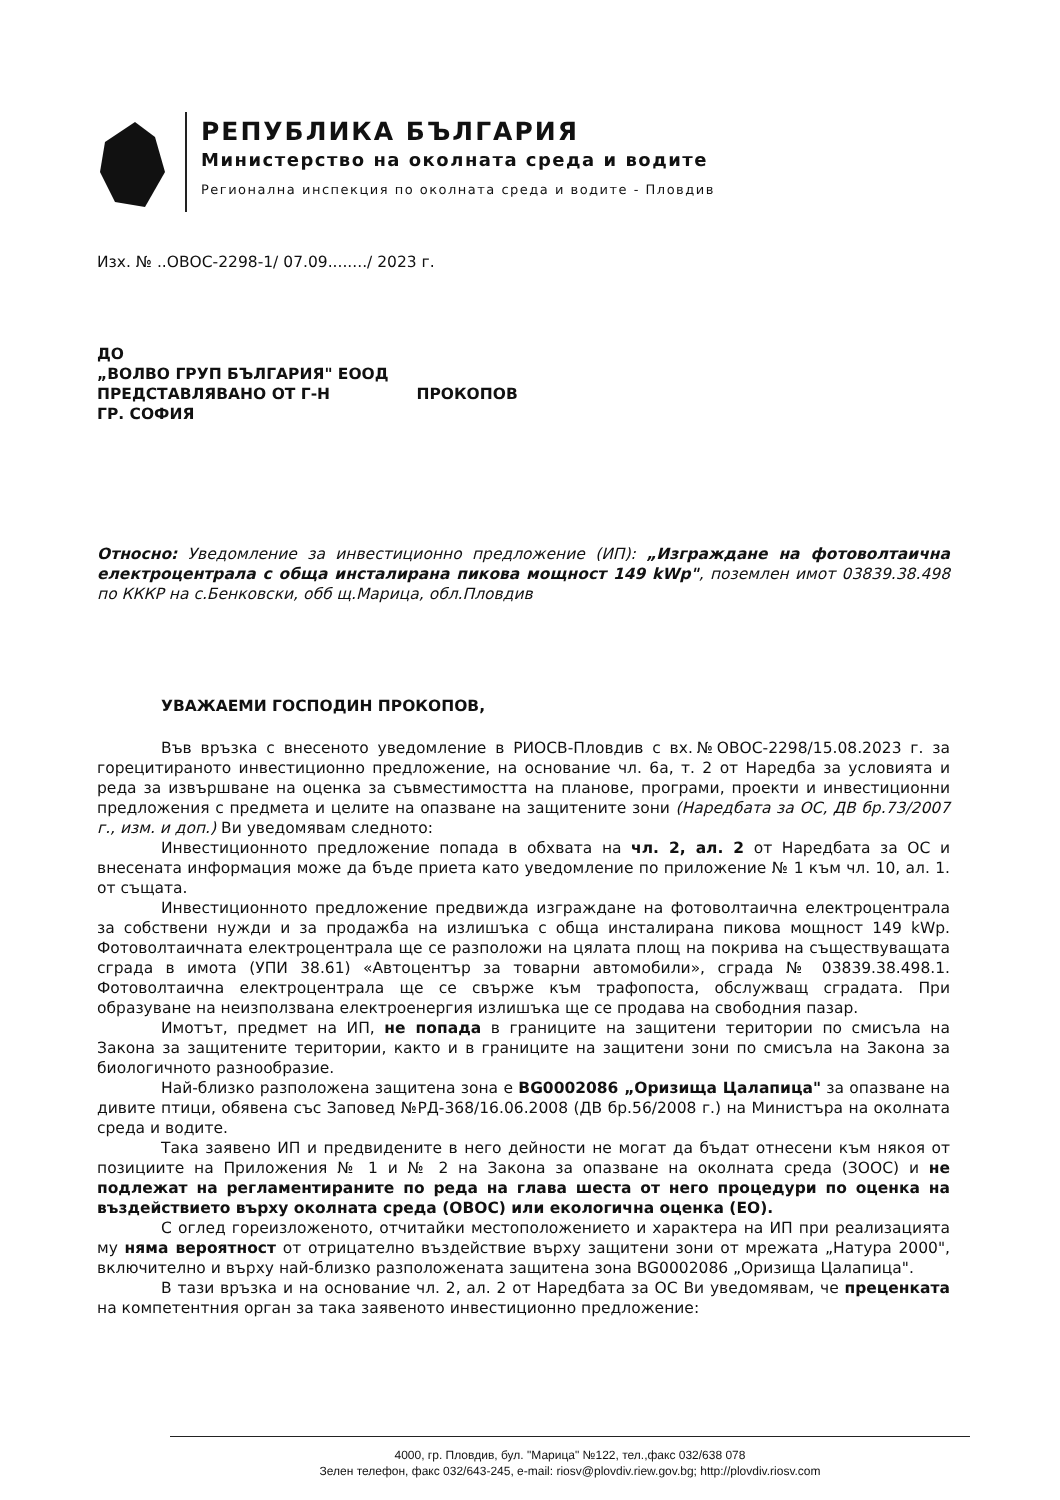РЕПУБЛИКА БЪЛГАРИЯ
Министерство на околната среда и водите
Регионална инспекция по околната среда и водите - Пловдив
Изх. № ..ОВОС-2298-1/ 07.09......../ 2023 г.
ДО
„ВОЛВО ГРУП БЪЛГАРИЯ" ЕООД
ПРЕДСТАВЛЯВАНО ОТ Г-Н ПРОКОПОВ
ГР. СОФИЯ
Относно: Уведомление за инвестиционно предложение (ИП): „Изграждане на фотоволтаична електроцентрала с обща инсталирана пикова мощност 149 kWp", поземлен имот 03839.38.498 по КККР на с.Бенковски, обб щ.Марица, обл.Пловдив
УВАЖАЕМИ ГОСПОДИН ПРОКОПОВ,
Във връзка с внесеното уведомление в РИОСВ-Пловдив с вх.№ОВОС-2298/15.08.2023 г. за горецитираното инвестиционно предложение, на основание чл. 6а, т. 2 от Наредба за условията и реда за извършване на оценка за съвместимостта на планове, програми, проекти и инвестиционни предложения с предмета и целите на опазване на защитените зони (Наредбата за ОС, ДВ бр.73/2007 г., изм. и доп.) Ви уведомявам следното:
Инвестиционното предложение попада в обхвата на чл. 2, ал. 2 от Наредбата за ОС и внесената информация може да бъде приета като уведомление по приложение № 1 към чл. 10, ал. 1. от същата.
Инвестиционното предложение предвижда изграждане на фотоволтаична електроцентрала за собствени нужди и за продажба на излишъка с обща инсталирана пикова мощност 149 kWp. Фотоволтаичната електроцентрала ще се разположи на цялата площ на покрива на съществуващата сграда в имота (УПИ 38.61) «Автоцентър за товарни автомобили», сграда № 03839.38.498.1. Фотоволтаична електроцентрала ще се свърже към трафопоста, обслужващ сградата. При образуване на неизползвана електроенергия излишъка ще се продава на свободния пазар.
Имотът, предмет на ИП, не попада в границите на защитени територии по смисъла на Закона за защитените територии, както и в границите на защитени зони по смисъла на Закона за биологичното разнообразие.
Най-близко разположена защитена зона е BG0002086 „Оризища Цалапица" за опазване на дивите птици, обявена със Заповед №РД-368/16.06.2008 (ДВ бр.56/2008 г.) на Министъра на околната среда и водите.
Така заявено ИП и предвидените в него дейности не могат да бъдат отнесени към някоя от позициите на Приложения № 1 и № 2 на Закона за опазване на околната среда (ЗООС) и не подлежат на регламентираните по реда на глава шеста от него процедури по оценка на въздействието върху околната среда (ОВОС) или екологична оценка (ЕО).
С оглед гореизложеното, отчитайки местоположението и характера на ИП при реализацията му няма вероятност от отрицателно въздействие върху защитени зони от мрежата „Натура 2000", включително и върху най-близко разположената защитена зона BG0002086 „Оризища Цалапица".
В тази връзка и на основание чл. 2, ал. 2 от Наредбата за ОС Ви уведомявам, че преценката на компетентния орган за така заявеното инвестиционно предложение:
4000, гр. Пловдив, бул. "Марица" №122, тел.,факс 032/638 078
Зелен телефон, факс 032/643-245, e-mail: riosv@plovdiv.riew.gov.bg; http://plovdiv.riosv.com